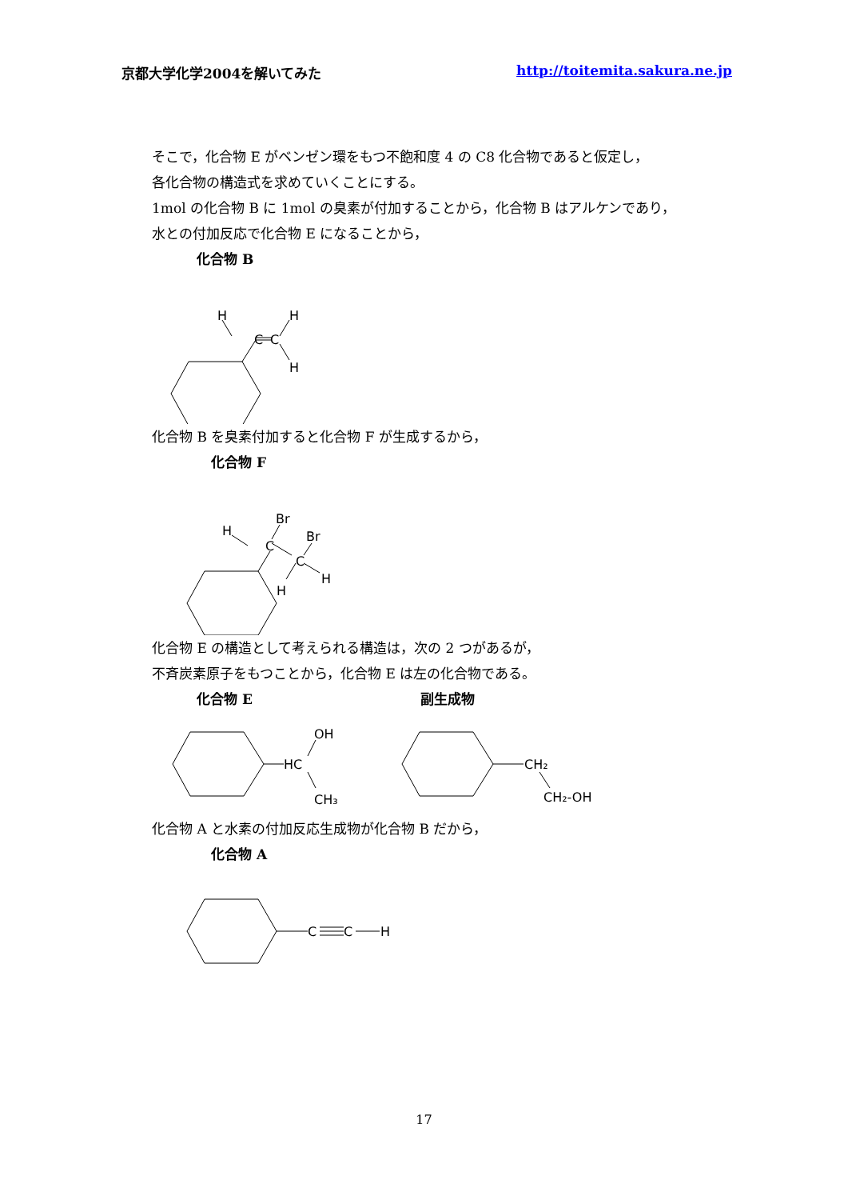京都大学化学2004を解いてみた http://toitemita.sakura.ne.jp
そこで，化合物 E がベンゼン環をもつ不飽和度 4 の C8 化合物であると仮定し，
各化合物の構造式を求めていくことにする。
1mol の化合物 B に 1mol の臭素が付加することから，化合物 B はアルケンであり，
水との付加反応で化合物 E になることから，
化合物 B
H
H
C
C
H
化合物 B を臭素付加すると化合物 F が生成するから，
化合物 F
C
C
H
Br
Br
H
H
化合物 E の構造として考えられる構造は，次の 2 つがあるが，
不斉炭素原子をもつことから，化合物 E は左の化合物である。
化合物 E 副生成物
HC
OH
CH₃
CH₂
CH₂-OH
化合物 A と水素の付加反応生成物が化合物 B だから，
化合物 A
C
C
H
17